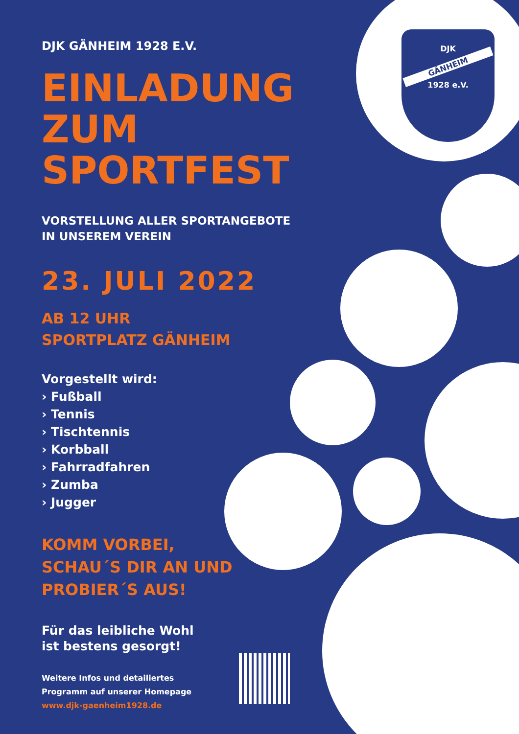DJK
GÄNHEIM
1928 e.V.
DJK GÄNHEIM 1928 E.V.
EINLADUNG ZUM SPORTFEST
VORSTELLUNG ALLER SPORTANGEBOTE
IN UNSEREM VEREIN
23. JULI 2022
AB 12 UHR
SPORTPLATZ GÄNHEIM
Vorgestellt wird:
› Fußball
› Tennis
› Tischtennis
› Korbball
› Fahrradfahren
› Zumba
› Jugger
KOMM VORBEI,
SCHAU´S DIR AN UND
PROBIER´S AUS!
Für das leibliche Wohl
ist bestens gesorgt!
Weitere Infos und detailiertes
Programm auf unserer Homepage
www.djk-gaenheim1928.de